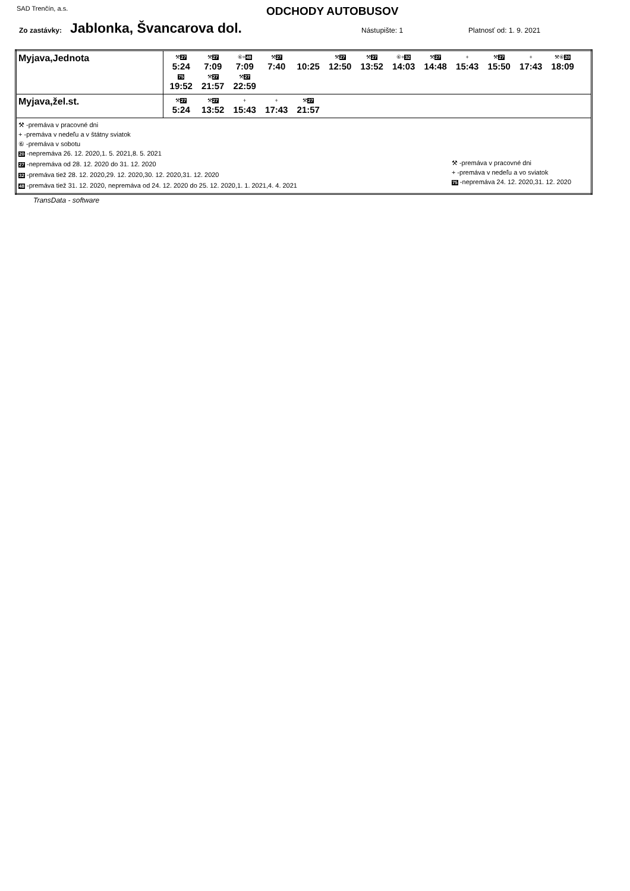SAD Trenčín, a.s.
ODCHODY AUTOBUSOV
Zo zastávky: Jablonka, Švancarova dol. Nástupište: 1 Platnosť od: 1. 9. 2021
| Myjava,Jednota | ⚒ 27 5:24 ⚒ 27 7:09 ⑥+ 48 7:09 ⚒ 27 7:40 10:25 ⚒ 27 12:50 ⚒ 27 13:52 ⑥+ 32 14:03 ⚒ 27 14:48 + 15:43 ⚒ 27 15:50 + 17:43 ⚒⑥ 20 18:09 75 19:52 ⚒ 27 21:57 ⚒ 27 22:59 |
| Myjava,žel.st. | ⚒ 27 5:24 ⚒ 27 13:52 + 15:43 + 17:43 ⚒ 27 21:57 |
| ⚒ -premáva v pracovné dni + -premáva v nedeľu a v štátny sviatok ⑥ -premáva v sobotu 20 -nepremáva 26. 12. 2020,1. 5. 2021,8. 5. 2021 27 -nepremáva od 28. 12. 2020 do 31. 12. 2020 32 -premáva tiež 28. 12. 2020,29. 12. 2020,30. 12. 2020,31. 12. 2020 48 -premáva tiež 31. 12. 2020, nepremáva od 24. 12. 2020 do 25. 12. 2020,1. 1. 2021,4. 4. 2021 ⚒ -premáva v pracovné dni + -premáva v nedeľu a vo sviatok 75 -nepremáva 24. 12. 2020,31. 12. 2020 | |
TransData - software